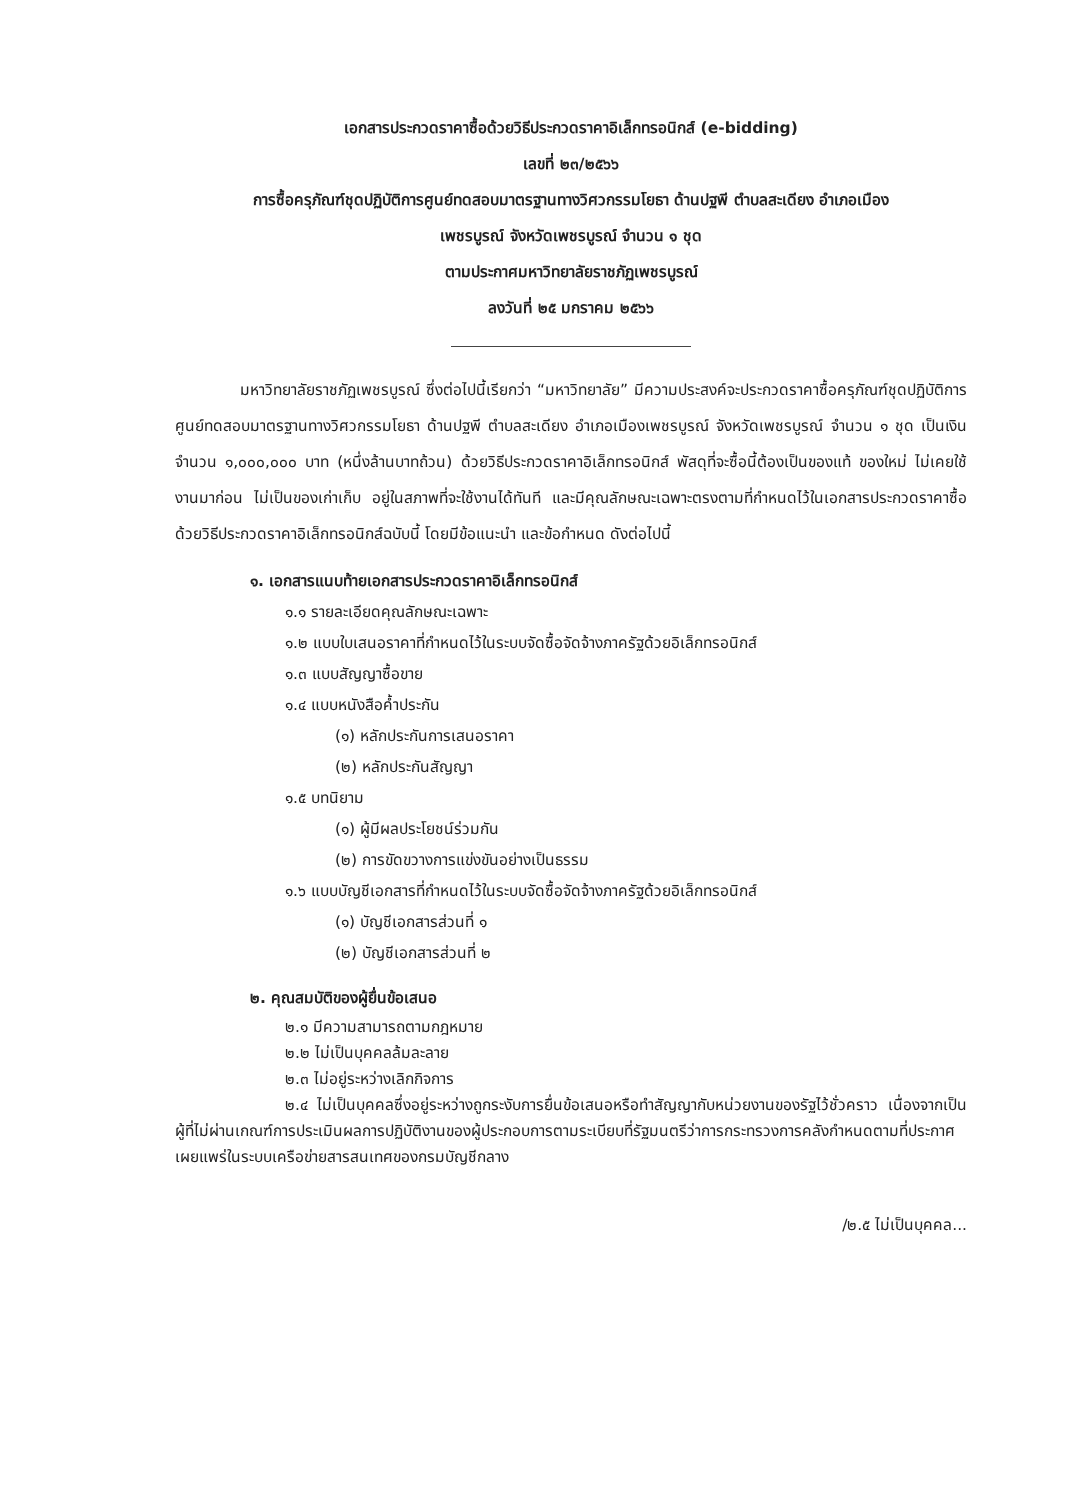เอกสารประกวดราคาซื้อด้วยวิธีประกวดราคาอิเล็กทรอนิกส์ (e-bidding)
เลขที่ ๒๓/๒๕๖๖
การซื้อครุภัณฑ์ชุดปฏิบัติการศูนย์ทดสอบมาตรฐานทางวิศวกรรมโยธา ด้านปฐพี ตำบลสะเดียง อำเภอเมือง
เพชรบูรณ์ จังหวัดเพชรบูรณ์ จำนวน ๑ ชุด
ตามประกาศมหาวิทยาลัยราชภัฏเพชรบูรณ์
ลงวันที่ ๒๕ มกราคม ๒๕๖๖
มหาวิทยาลัยราชภัฏเพชรบูรณ์ ซึ่งต่อไปนี้เรียกว่า “มหาวิทยาลัย” มีความประสงค์จะประกวดราคาซื้อครุภัณฑ์ชุดปฏิบัติการศูนย์ทดสอบมาตรฐานทางวิศวกรรมโยธา ด้านปฐพี ตำบลสะเดียง อำเภอเมืองเพชรบูรณ์ จังหวัดเพชรบูรณ์ จำนวน ๑ ชุด เป็นเงินจำนวน ๑,๐๐๐,๐๐๐ บาท (หนึ่งล้านบาทถ้วน) ด้วยวิธีประกวดราคาอิเล็กทรอนิกส์ พัสดุที่จะซื้อนี้ต้องเป็นของแท้ ของใหม่ ไม่เคยใช้งานมาก่อน ไม่เป็นของเก่าเก็บ อยู่ในสภาพที่จะใช้งานได้ทันที และมีคุณลักษณะเฉพาะตรงตามที่กำหนดไว้ในเอกสารประกวดราคาซื้อด้วยวิธีประกวดราคาอิเล็กทรอนิกส์ฉบับนี้ โดยมีข้อแนะนำ และข้อกำหนด ดังต่อไปนี้
๑. เอกสารแนบท้ายเอกสารประกวดราคาอิเล็กทรอนิกส์
๑.๑ รายละเอียดคุณลักษณะเฉพาะ
๑.๒ แบบใบเสนอราคาที่กำหนดไว้ในระบบจัดซื้อจัดจ้างภาครัฐด้วยอิเล็กทรอนิกส์
๑.๓ แบบสัญญาซื้อขาย
๑.๔ แบบหนังสือค้ำประกัน
(๑) หลักประกันการเสนอราคา
(๒) หลักประกันสัญญา
๑.๕ บทนิยาม
(๑) ผู้มีผลประโยชน์ร่วมกัน
(๒) การขัดขวางการแข่งขันอย่างเป็นธรรม
๑.๖ แบบบัญชีเอกสารที่กำหนดไว้ในระบบจัดซื้อจัดจ้างภาครัฐด้วยอิเล็กทรอนิกส์
(๑) บัญชีเอกสารส่วนที่ ๑
(๒) บัญชีเอกสารส่วนที่ ๒
๒. คุณสมบัติของผู้ยื่นข้อเสนอ
๒.๑ มีความสามารถตามกฎหมาย
๒.๒ ไม่เป็นบุคคลล้มละลาย
๒.๓ ไม่อยู่ระหว่างเลิกกิจการ
๒.๔ ไม่เป็นบุคคลซึ่งอยู่ระหว่างถูกระงับการยื่นข้อเสนอหรือทำสัญญากับหน่วยงานของรัฐไว้ชั่วคราว เนื่องจากเป็นผู้ที่ไม่ผ่านเกณฑ์การประเมินผลการปฏิบัติงานของผู้ประกอบการตามระเบียบที่รัฐมนตรีว่าการกระทรวงการคลังกำหนดตามที่ประกาศเผยแพร่ในระบบเครือข่ายสารสนเทศของกรมบัญชีกลาง
/๒.๕ ไม่เป็นบุคคล...